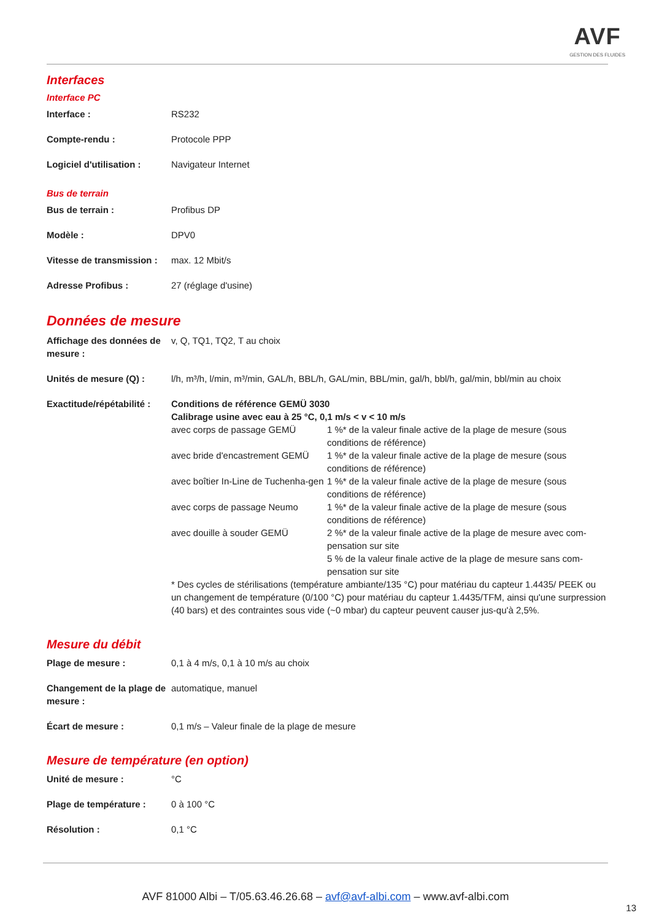AVF
GESTION DES FLUIDES
Interfaces
Interface PC
| Interface : | RS232 |
| Compte-rendu : | Protocole PPP |
| Logiciel d'utilisation : | Navigateur Internet |
Bus de terrain
| Bus de terrain : | Profibus DP |
| Modèle : | DPV0 |
| Vitesse de transmission : | max. 12 Mbit/s |
| Adresse Profibus : | 27 (réglage d'usine) |
Données de mesure
| Affichage des données de mesure : | v, Q, TQ1, TQ2, T au choix |
| Unités de mesure (Q) : | l/h, m³/h, l/min, m³/min, GAL/h, BBL/h, GAL/min, BBL/min, gal/h, bbl/h, gal/min, bbl/min au choix |
| Exactitude/répétabilité : | Conditions de référence GEMÜ 3030 Calibrage usine avec eau à 25 °C, 0,1 m/s < v < 10 m/s / avec corps de passage GEMÜ / 1 %* de la valeur finale active de la plage de mesure (sous conditions de référence) / / avec bride d'encastrement GEMÜ / 1 %* de la valeur finale active de la plage de mesure (sous conditions de référence) / / avec boîtier In-Line de Tuchenha-gen / 1 %* de la valeur finale active de la plage de mesure (sous conditions de référence) / / avec corps de passage Neumo / 1 %* de la valeur finale active de la plage de mesure (sous conditions de référence) / / avec douille à souder GEMÜ / 2 %* de la valeur finale active de la plage de mesure avec com-pensation sur site 5 % de la valeur finale active de la plage de mesure sans com-pensation sur site / * Des cycles de stérilisations (température ambiante/135 °C) pour matériau du capteur 1.4435/ PEEK ou un changement de température (0/100 °C) pour matériau du capteur 1.4435/TFM, ainsi qu'une surpression (40 bars) et des contraintes sous vide (~0 mbar) du capteur peuvent causer jus-qu'à 2,5%. |
Mesure du débit
| Plage de mesure : | 0,1 à 4 m/s, 0,1 à 10 m/s au choix |
| Changement de la plage de mesure : | automatique, manuel |
| Écart de mesure : | 0,1 m/s – Valeur finale de la plage de mesure |
Mesure de température (en option)
| Unité de mesure : | °C |
| Plage de température : | 0 à 100 °C |
| Résolution : | 0,1 °C |
AVF 81000 Albi – T/05.63.46.26.68 – avf@avf-albi.com – www.avf-albi.com
13